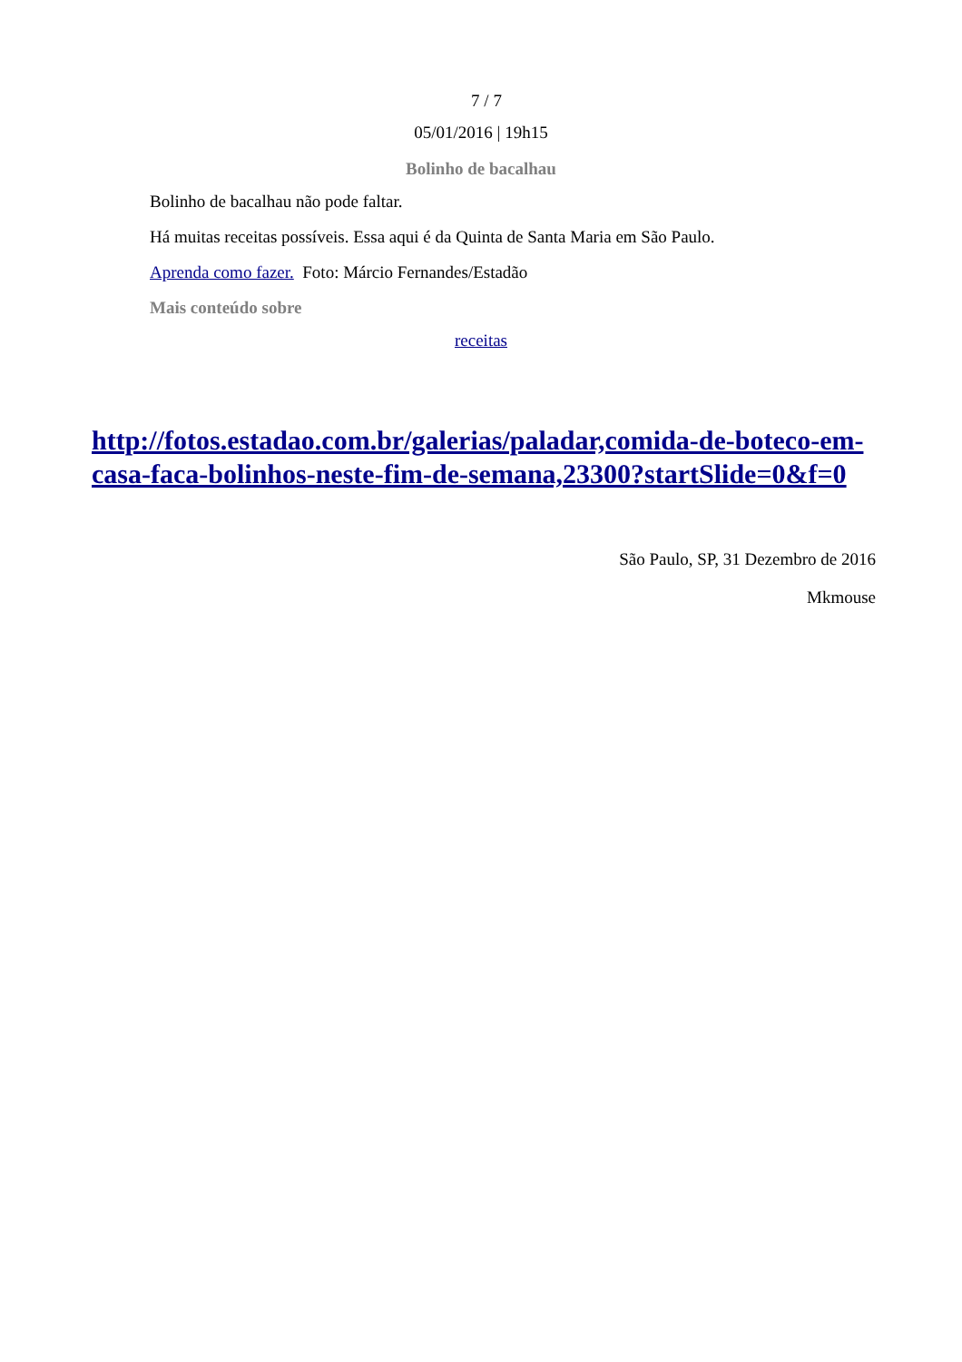7 / 7
05/01/2016 | 19h15
Bolinho de bacalhau
Bolinho de bacalhau não pode faltar.
Há muitas receitas possíveis. Essa aqui é da Quinta de Santa Maria em São Paulo.
Aprenda como fazer. Foto: Márcio Fernandes/Estadão
Mais conteúdo sobre
receitas
http://fotos.estadao.com.br/galerias/paladar,comida-de-boteco-em-casa-faca-bolinhos-neste-fim-de-semana,23300?startSlide=0&f=0
São Paulo, SP, 31 Dezembro de 2016
Mkmouse